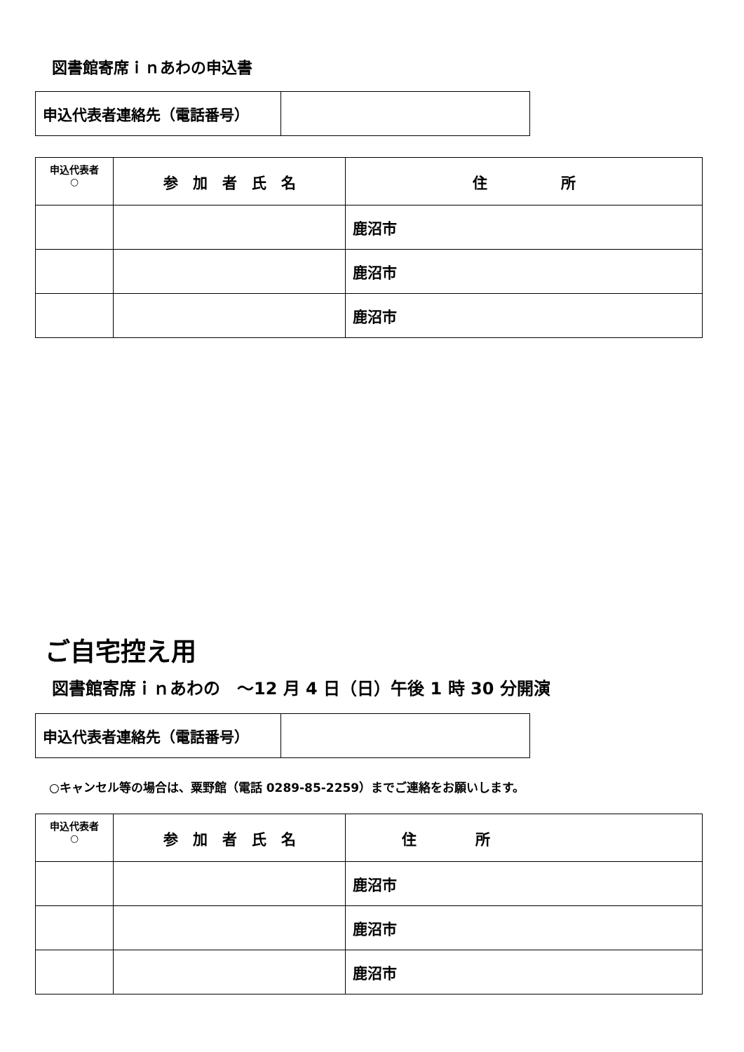図書館寄席ｉｎあわの申込書
| 申込代表者連絡先（電話番号） | |
| 申込代表者 ○ | 参 加 者 氏 名 | 住 所 |
| --- | --- | --- |
| | | 鹿沼市 |
| | | 鹿沼市 |
| | | 鹿沼市 |
ご自宅控え用
図書館寄席ｉｎあわの　～12 月 4 日（日）午後 1 時 30 分開演
| 申込代表者連絡先（電話番号） | |
○キャンセル等の場合は、粟野館（電話 0289-85-2259）までご連絡をお願いします。
| 申込代表者 ○ | 参 加 者 氏 名 | 住 所 |
| --- | --- | --- |
| | | 鹿沼市 |
| | | 鹿沼市 |
| | | 鹿沼市 |